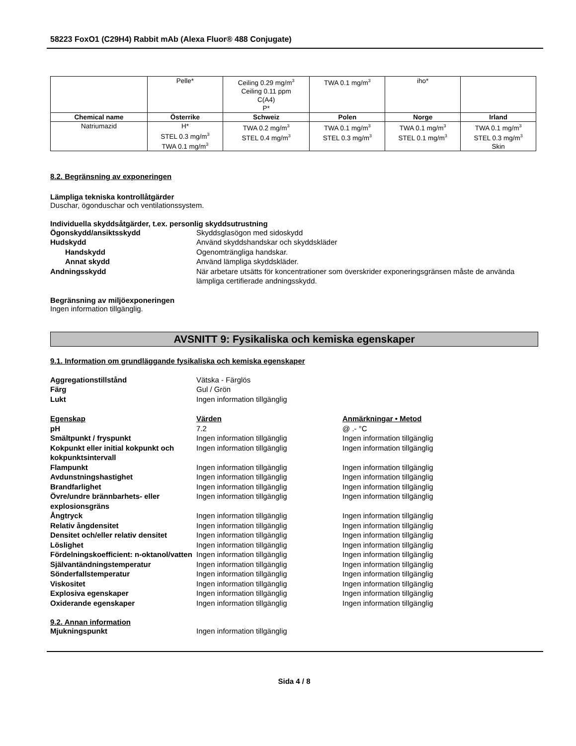58223 FoxO1 (C29H4) Rabbit mAb (Alexa Fluor® 488 Conjugate)
| | Pelle* | Ceiling 0.29 mg/m<sup>3</sup> Ceiling 0.11 ppm C(A4) P* | TWA 0.1 mg/m<sup>3</sup> | iho* | |
| Chemical name | Österrike | Schweiz | Polen | Norge | Irland |
| Natriumazid | H* STEL 0.3 mg/m<sup>3</sup> TWA 0.1 mg/m<sup>3</sup> | TWA 0.2 mg/m<sup>3</sup> STEL 0.4 mg/m<sup>3</sup> | TWA 0.1 mg/m<sup>3</sup> STEL 0.3 mg/m<sup>3</sup> | TWA 0.1 mg/m<sup>3</sup> STEL 0.1 mg/m<sup>3</sup> | TWA 0.1 mg/m<sup>3</sup> STEL 0.3 mg/m<sup>3</sup> Skin |
8.2. Begränsning av exponeringen
Lämpliga tekniska kontrollåtgärder
Duschar, ögonduschar och ventilationssystem.
Individuella skyddsåtgärder, t.ex. personlig skyddsutrustning
Ögonskydd/ansiktsskydd Skyddsglasögon med sidoskydd Hudskydd Använd skyddshandskar och skyddskläder Handskydd Ogenomträngliga handskar. Annat skydd Använd lämpliga skyddskläder. Andningsskydd När arbetare utsätts för koncentrationer som överskrider exponeringsgränsen måste de använda lämpliga certifierade andningsskydd.
Begränsning av miljöexponeringen
Ingen information tillgänglig.
AVSNITT 9: Fysikaliska och kemiska egenskaper
9.1. Information om grundläggande fysikaliska och kemiska egenskaper
Aggregationstillstånd Vätska - Färglös Färg Gul / Grön Lukt Ingen information tillgänglig
Egenskap Värden Anmärkningar • Metod pH 7.2 @ .- °C Smältpunkt / fryspunkt Ingen information tillgänglig Ingen information tillgänglig Kokpunkt eller initial kokpunkt och kokpunktsintervall Ingen information tillgänglig Ingen information tillgänglig Flampunkt Ingen information tillgänglig Ingen information tillgänglig Avdunstningshastighet Ingen information tillgänglig Ingen information tillgänglig Brandfarlighet Ingen information tillgänglig Ingen information tillgänglig Övre/undre brännbarhets- eller explosionsgräns Ingen information tillgänglig Ingen information tillgänglig Ångtryck Ingen information tillgänglig Ingen information tillgänglig Relativ ångdensitet Ingen information tillgänglig Ingen information tillgänglig Densitet och/eller relativ densitet Ingen information tillgänglig Ingen information tillgänglig Löslighet Ingen information tillgänglig Ingen information tillgänglig Fördelningskoefficient: n-oktanol/vatten Ingen information tillgänglig Ingen information tillgänglig Självantändningstemperatur Ingen information tillgänglig Ingen information tillgänglig Sönderfallstemperatur Ingen information tillgänglig Ingen information tillgänglig Viskositet Ingen information tillgänglig Ingen information tillgänglig Explosiva egenskaper Ingen information tillgänglig Ingen information tillgänglig Oxiderande egenskaper Ingen information tillgänglig Ingen information tillgänglig
9.2. Annan information
Mjukningspunkt Ingen information tillgänglig
Sida 4 / 8